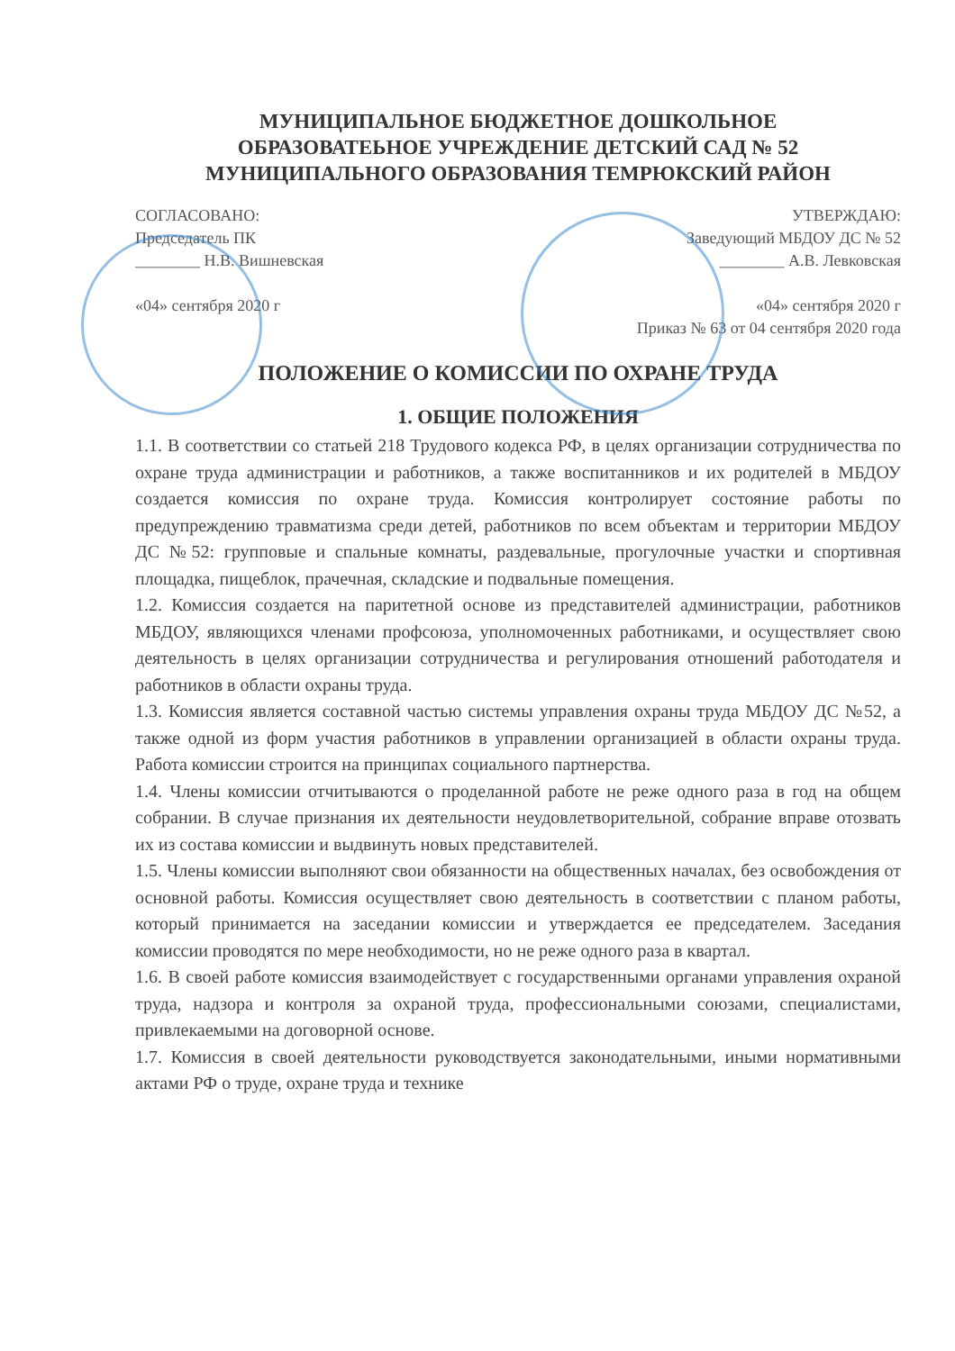МУНИЦИПАЛЬНОЕ БЮДЖЕТНОЕ ДОШКОЛЬНОЕ
ОБРАЗОВАТЕЬНОЕ УЧРЕЖДЕНИЕ ДЕТСКИЙ САД № 52
МУНИЦИПАЛЬНОГО ОБРАЗОВАНИЯ ТЕМРЮКСКИЙ РАЙОН
СОГЛАСОВАНО:
Председатель ПК
________ Н.В. Вишневская
«04» сентября 2020 г
УТВЕРЖДАЮ:
Заведующий МБДОУ ДС № 52
________ А.В. Левковская
«04» сентября 2020 г
Приказ № 63 от 04 сентября 2020 года
ПОЛОЖЕНИЕ О КОМИССИИ ПО ОХРАНЕ ТРУДА
1. ОБЩИЕ ПОЛОЖЕНИЯ
1.1. В соответствии со статьей 218 Трудового кодекса РФ, в целях организации сотрудничества по охране труда администрации и работников, а также воспитанников и их родителей в МБДОУ создается комиссия по охране труда. Комиссия контролирует состояние работы по предупреждению травматизма среди детей, работников по всем объектам и территории МБДОУ ДС №52: групповые и спальные комнаты, раздевальные, прогулочные участки и спортивная площадка, пищеблок, прачечная, складские и подвальные помещения.
1.2. Комиссия создается на паритетной основе из представителей администрации, работников МБДОУ, являющихся членами профсоюза, уполномоченных работниками, и осуществляет свою деятельность в целях организации сотрудничества и регулирования отношений работодателя и работников в области охраны труда.
1.3. Комиссия является составной частью системы управления охраны труда МБДОУ ДС №52, а также одной из форм участия работников в управлении организацией в области охраны труда. Работа комиссии строится на принципах социального партнерства.
1.4. Члены комиссии отчитываются о проделанной работе не реже одного раза в год на общем собрании. В случае признания их деятельности неудовлетворительной, собрание вправе отозвать их из состава комиссии и выдвинуть новых представителей.
1.5. Члены комиссии выполняют свои обязанности на общественных началах, без освобождения от основной работы. Комиссия осуществляет свою деятельность в соответствии с планом работы, который принимается на заседании комиссии и утверждается ее председателем. Заседания комиссии проводятся по мере необходимости, но не реже одного раза в квартал.
1.6. В своей работе комиссия взаимодействует с государственными органами управления охраной труда, надзора и контроля за охраной труда, профессиональными союзами, специалистами, привлекаемыми на договорной основе.
1.7. Комиссия в своей деятельности руководствуется законодательными, иными нормативными актами РФ о труде, охране труда и технике